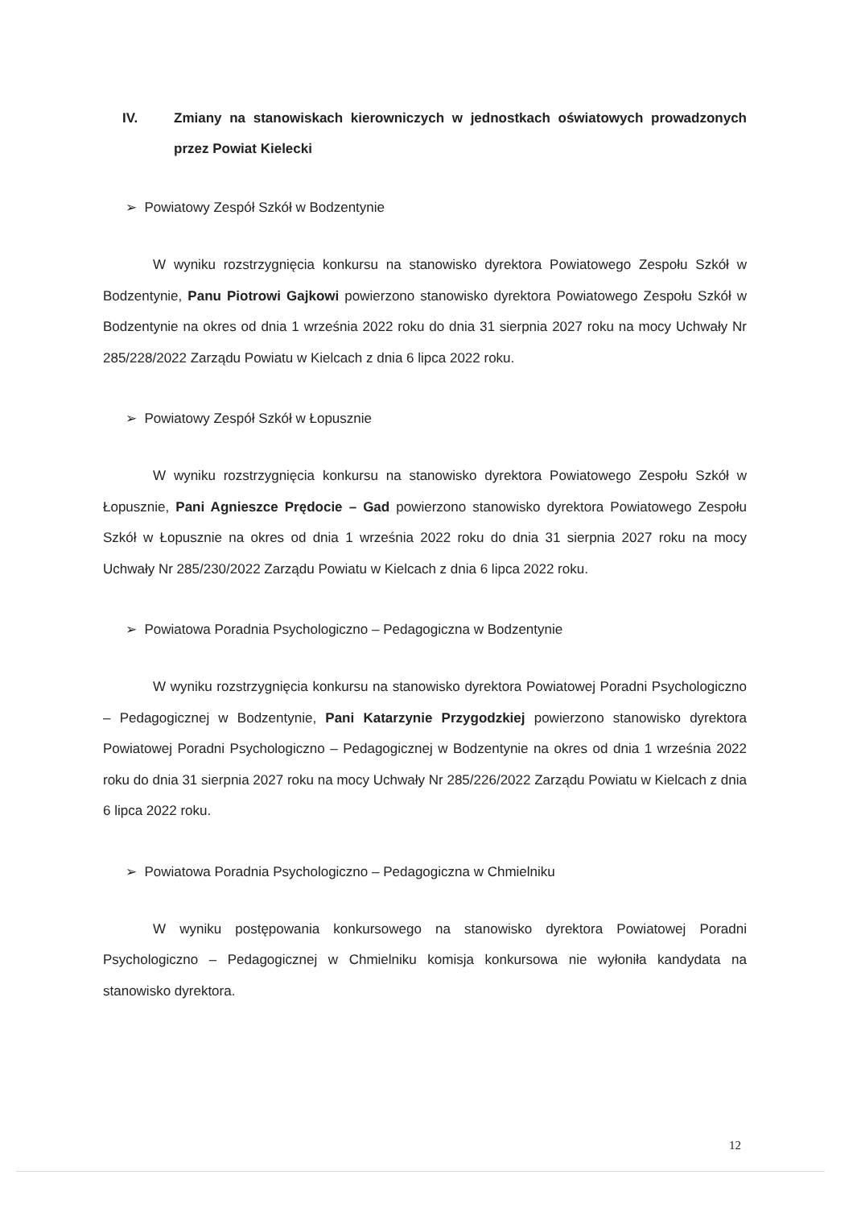IV. Zmiany na stanowiskach kierowniczych w jednostkach oświatowych prowadzonych przez Powiat Kielecki
➢ Powiatowy Zespół Szkół w Bodzentynie
W wyniku rozstrzygnięcia konkursu na stanowisko dyrektora Powiatowego Zespołu Szkół w Bodzentynie, Panu Piotrowi Gajkowi powierzono stanowisko dyrektora Powiatowego Zespołu Szkół w Bodzentynie na okres od dnia 1 września 2022 roku do dnia 31 sierpnia 2027 roku na mocy Uchwały Nr 285/228/2022 Zarządu Powiatu w Kielcach z dnia 6 lipca 2022 roku.
➢ Powiatowy Zespół Szkół w Łopusznie
W wyniku rozstrzygnięcia konkursu na stanowisko dyrektora Powiatowego Zespołu Szkół w Łopusznie, Pani Agnieszce Prędocie – Gad powierzono stanowisko dyrektora Powiatowego Zespołu Szkół w Łopusznie na okres od dnia 1 września 2022 roku do dnia 31 sierpnia 2027 roku na mocy Uchwały Nr 285/230/2022 Zarządu Powiatu w Kielcach z dnia 6 lipca 2022 roku.
➢ Powiatowa Poradnia Psychologiczno – Pedagogiczna w Bodzentynie
W wyniku rozstrzygnięcia konkursu na stanowisko dyrektora Powiatowej Poradni Psychologiczno – Pedagogicznej w Bodzentynie, Pani Katarzynie Przygodzkiej powierzono stanowisko dyrektora Powiatowej Poradni Psychologiczno – Pedagogicznej w Bodzentynie na okres od dnia 1 września 2022 roku do dnia 31 sierpnia 2027 roku na mocy Uchwały Nr 285/226/2022 Zarządu Powiatu w Kielcach z dnia 6 lipca 2022 roku.
➢ Powiatowa Poradnia Psychologiczno – Pedagogiczna w Chmielniku
W wyniku postępowania konkursowego na stanowisko dyrektora Powiatowej Poradni Psychologiczno – Pedagogicznej w Chmielniku komisja konkursowa nie wyłoniła kandydata na stanowisko dyrektora.
12